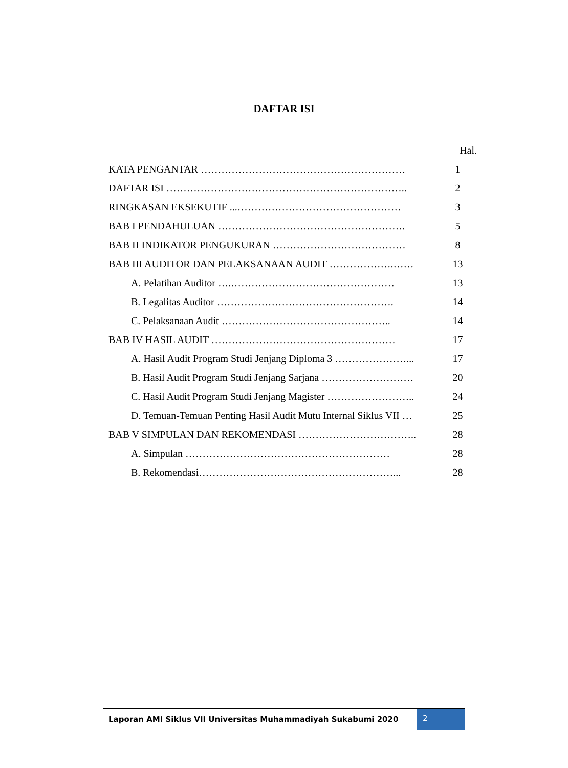DAFTAR ISI
Hal.
KATA PENGANTAR …………………………………………………… 1
DAFTAR ISI …………………………………………………………….. 2
RINGKASAN EKSEKUTIF ...………………………………………… 3
BAB I PENDAHULUAN ………………………………………………. 5
BAB II INDIKATOR PENGUKURAN ………………………………… 8
BAB III AUDITOR DAN PELAKSANAAN AUDIT ……………….…… 13
A. Pelatihan Auditor ….………………………………………… 13
B. Legalitas Auditor ……………………………………………. 14
C. Pelaksanaan Audit ………………………………………….. 14
BAB IV HASIL AUDIT ……………………………………………… 17
A. Hasil Audit Program Studi Jenjang Diploma 3 …………………... 17
B. Hasil Audit Program Studi Jenjang Sarjana ……………………… 20
C. Hasil Audit Program Studi Jenjang Magister …………………….. 24
D. Temuan-Temuan Penting Hasil Audit Mutu Internal Siklus VII … 25
BAB V SIMPULAN DAN REKOMENDASI …………………………….. 28
A. Simpulan …………………………………………………… 28
B. Rekomendasi…………………………………………………... 28
Laporan AMI Siklus VII Universitas Muhammadiyah Sukabumi 2020 2